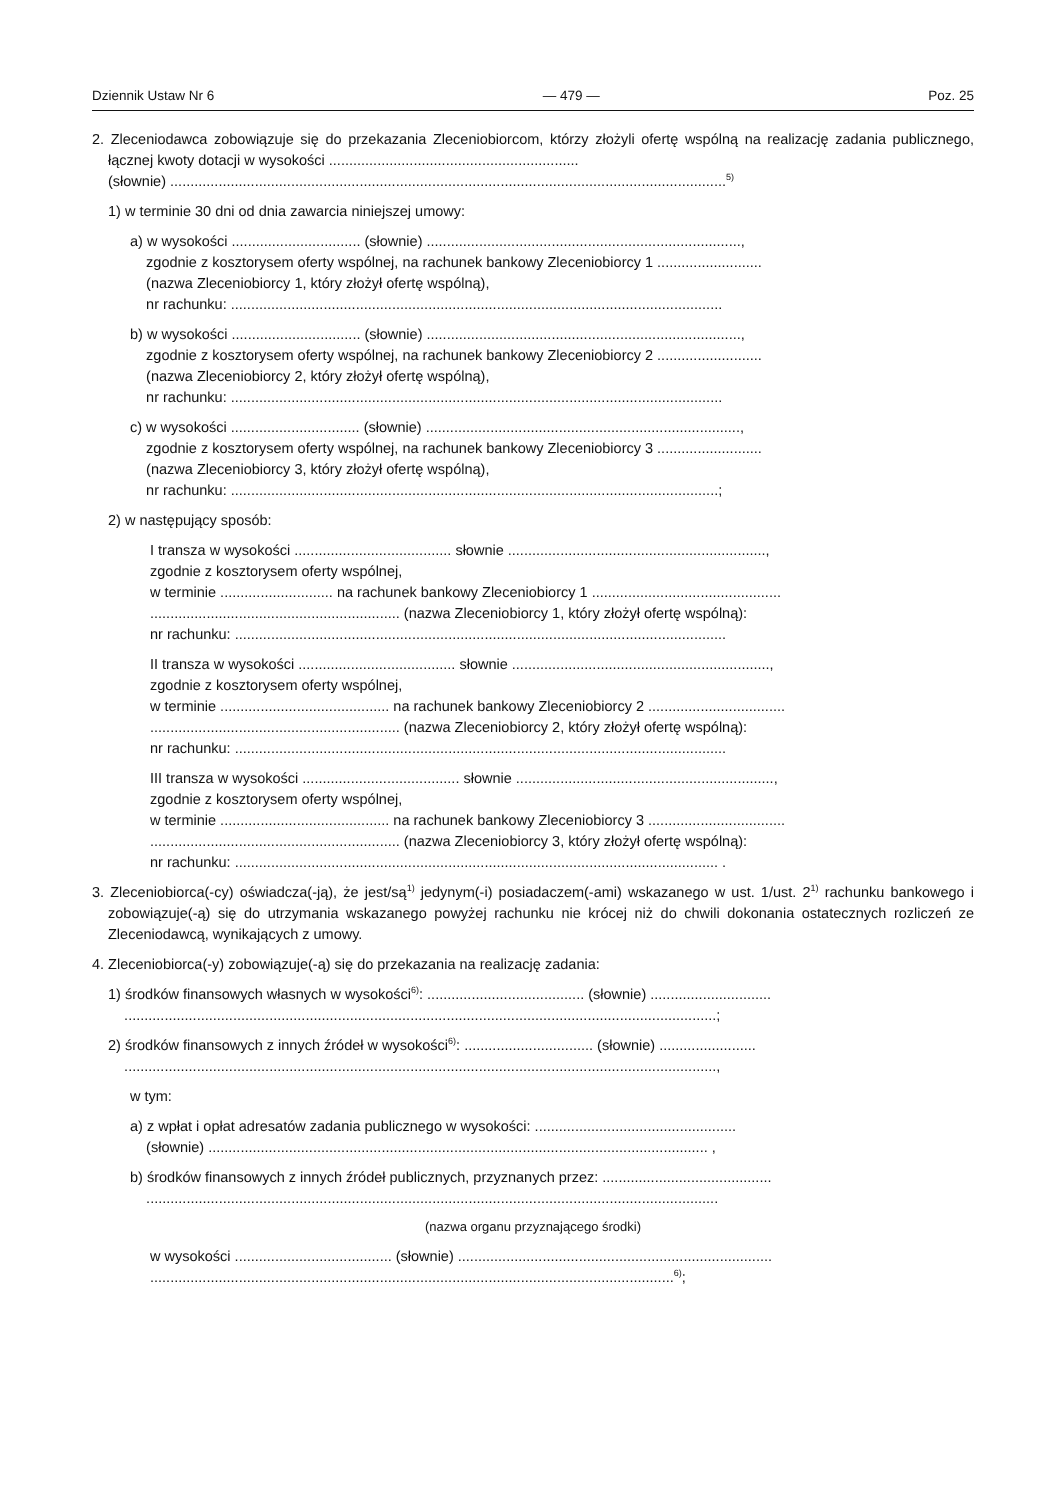Dziennik Ustaw Nr 6 — 479 — Poz. 25
2. Zleceniodawca zobowiązuje się do przekazania Zleceniobiorcom, którzy złożyli ofertę wspólną na realizację zadania publicznego, łącznej kwoty dotacji w wysokości ..............................................................
(słownie) ..........................................................................................................................................<sup>5)</sup>
1) w terminie 30 dni od dnia zawarcia niniejszej umowy:
a) w wysokości ................................ (słownie) ..............................................................................,
zgodnie z kosztorysem oferty wspólnej, na rachunek bankowy Zleceniobiorcy 1 ..........................
(nazwa Zleceniobiorcy 1, który złożył ofertę wspólną),
nr rachunku: ..........................................................................................................................
b) w wysokości ................................ (słownie) ..............................................................................,
zgodnie z kosztorysem oferty wspólnej, na rachunek bankowy Zleceniobiorcy 2 ..........................
(nazwa Zleceniobiorcy 2, który złożył ofertę wspólną),
nr rachunku: ..........................................................................................................................
c) w wysokości ................................ (słownie) ..............................................................................,
zgodnie z kosztorysem oferty wspólnej, na rachunek bankowy Zleceniobiorcy 3 ..........................
(nazwa Zleceniobiorcy 3, który złożył ofertę wspólną),
nr rachunku: .........................................................................................................................;
2) w następujący sposób:
I transza w wysokości ....................................... słownie ................................................................,
zgodnie z kosztorysem oferty wspólnej,
w terminie ............................ na rachunek bankowy Zleceniobiorcy 1 ...............................................
.............................................................. (nazwa Zleceniobiorcy 1, który złożył ofertę wspólną):
nr rachunku: ..........................................................................................................................
II transza w wysokości ....................................... słownie ................................................................,
zgodnie z kosztorysem oferty wspólnej,
w terminie .......................................... na rachunek bankowy Zleceniobiorcy 2 ..................................
.............................................................. (nazwa Zleceniobiorcy 2, który złożył ofertę wspólną):
nr rachunku: ..........................................................................................................................
III transza w wysokości ....................................... słownie ................................................................,
zgodnie z kosztorysem oferty wspólnej,
w terminie .......................................... na rachunek bankowy Zleceniobiorcy 3 ..................................
.............................................................. (nazwa Zleceniobiorcy 3, który złożył ofertę wspólną):
nr rachunku: ........................................................................................................................ .
3. Zleceniobiorca(-cy) oświadcza(-ją), że jest/są<sup>1)</sup> jedynym(-i) posiadaczem(-ami) wskazanego w ust. 1/ust. 2<sup>1)</sup> rachunku bankowego i zobowiązuje(-ą) się do utrzymania wskazanego powyżej rachunku nie krócej niż do chwili dokonania ostatecznych rozliczeń ze Zleceniodawcą, wynikających z umowy.
4. Zleceniobiorca(-y) zobowiązuje(-ą) się do przekazania na realizację zadania:
1) środków finansowych własnych w wysokości<sup>6)</sup>: ....................................... (słownie) ..............................
...................................................................................................................................................;
2) środków finansowych z innych źródeł w wysokości<sup>6)</sup>: ................................ (słownie) ........................
...................................................................................................................................................,
w tym:
a) z wpłat i opłat adresatów zadania publicznego w wysokości: ..................................................
(słownie) ............................................................................................................................ ,
b) środków finansowych z innych źródeł publicznych, przyznanych przez: ..........................................
..............................................................................................................................................
(nazwa organu przyznającego środki)
w wysokości ....................................... (słownie) ..............................................................................
..................................................................................................................................<sup>6)</sup>;